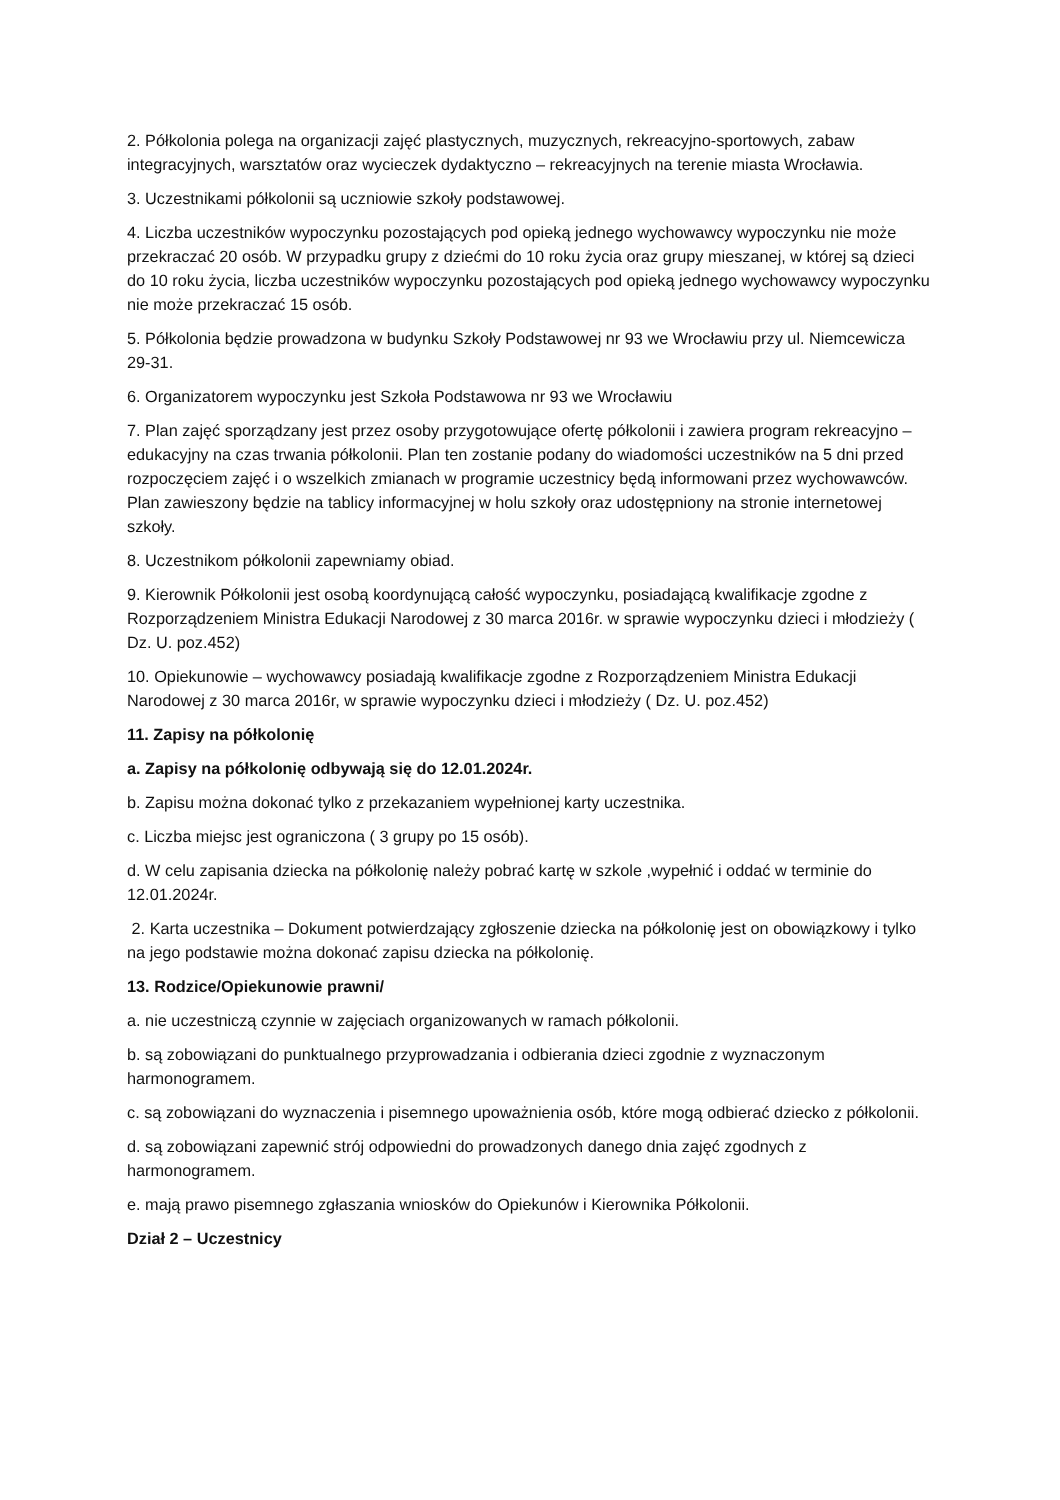2. Półkolonia polega na organizacji zajęć plastycznych, muzycznych, rekreacyjno-sportowych, zabaw integracyjnych, warsztatów oraz wycieczek dydaktyczno – rekreacyjnych na terenie miasta Wrocławia.
3. Uczestnikami półkolonii są uczniowie szkoły podstawowej.
4. Liczba uczestników wypoczynku pozostających pod opieką jednego wychowawcy wypoczynku nie może przekraczać 20 osób. W przypadku grupy z dziećmi do 10 roku życia oraz grupy mieszanej, w której są dzieci do 10 roku życia, liczba uczestników wypoczynku pozostających pod opieką jednego wychowawcy wypoczynku nie może przekraczać 15 osób.
5. Półkolonia będzie prowadzona w budynku Szkoły Podstawowej nr 93 we Wrocławiu przy ul. Niemcewicza 29-31.
6. Organizatorem wypoczynku jest Szkoła Podstawowa nr 93 we Wrocławiu
7. Plan zajęć sporządzany jest przez osoby przygotowujące ofertę półkolonii i zawiera program rekreacyjno – edukacyjny na czas trwania półkolonii. Plan ten zostanie podany do wiadomości uczestników na 5 dni przed rozpoczęciem zajęć i o wszelkich zmianach w programie uczestnicy będą informowani przez wychowawców. Plan zawieszony będzie na tablicy informacyjnej w holu szkoły oraz udostępniony na stronie internetowej szkoły.
8. Uczestnikom półkolonii zapewniamy obiad.
9. Kierownik Półkolonii jest osobą koordynującą całość wypoczynku, posiadającą kwalifikacje zgodne z Rozporządzeniem Ministra Edukacji Narodowej z 30 marca 2016r. w sprawie wypoczynku dzieci i młodzieży ( Dz. U. poz.452)
10. Opiekunowie – wychowawcy posiadają kwalifikacje zgodne z Rozporządzeniem Ministra Edukacji Narodowej z 30 marca 2016r, w sprawie wypoczynku dzieci i młodzieży ( Dz. U. poz.452)
11. Zapisy na półkolonię
a. Zapisy na półkolonię odbywają się do 12.01.2024r.
b. Zapisu można dokonać tylko z przekazaniem wypełnionej karty uczestnika.
c. Liczba miejsc jest ograniczona ( 3 grupy po 15 osób).
d. W celu zapisania dziecka na półkolonię należy pobrać kartę w szkole ,wypełnić i oddać w terminie do 12.01.2024r.
2. Karta uczestnika – Dokument potwierdzający zgłoszenie dziecka na półkolonię jest on obowiązkowy i tylko na jego podstawie można dokonać zapisu dziecka na półkolonię.
13. Rodzice/Opiekunowie prawni/
a. nie uczestniczą czynnie w zajęciach organizowanych w ramach półkolonii.
b. są zobowiązani do punktualnego przyprowadzania i odbierania dzieci zgodnie z wyznaczonym harmonogramem.
c. są zobowiązani do wyznaczenia i pisemnego upoważnienia osób, które mogą odbierać dziecko z półkolonii.
d. są zobowiązani zapewnić strój odpowiedni do prowadzonych danego dnia zajęć zgodnych z harmonogramem.
e. mają prawo pisemnego zgłaszania wniosków do Opiekunów i Kierownika Półkolonii.
Dział 2 – Uczestnicy